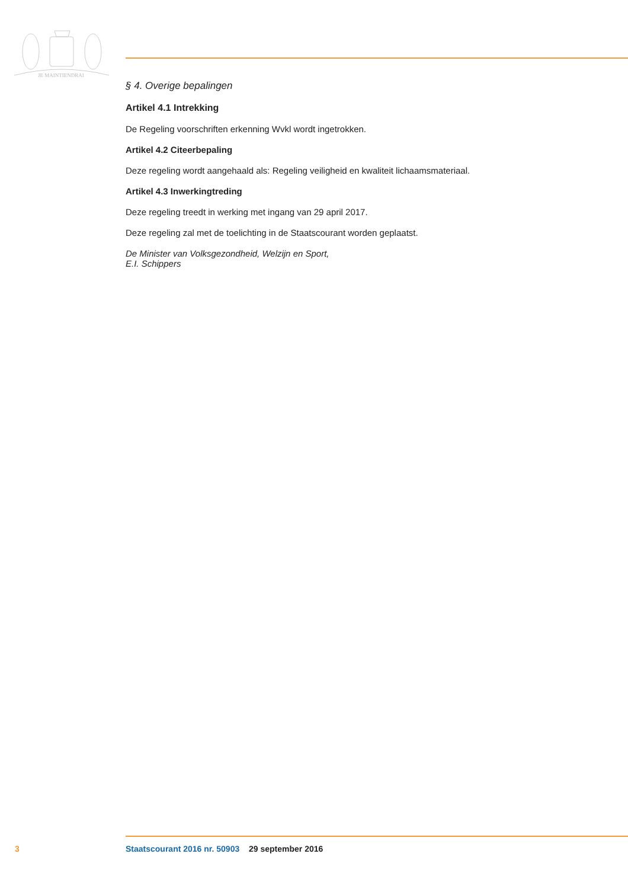JE MAINTIENDRAI
§ 4. Overige bepalingen
Artikel 4.1 Intrekking
De Regeling voorschriften erkenning Wvkl wordt ingetrokken.
Artikel 4.2 Citeerbepaling
Deze regeling wordt aangehaald als: Regeling veiligheid en kwaliteit lichaamsmateriaal.
Artikel 4.3 Inwerkingtreding
Deze regeling treedt in werking met ingang van 29 april 2017.
Deze regeling zal met de toelichting in de Staatscourant worden geplaatst.
De Minister van Volksgezondheid, Welzijn en Sport,
E.I. Schippers
3 Staatscourant 2016 nr. 50903 29 september 2016